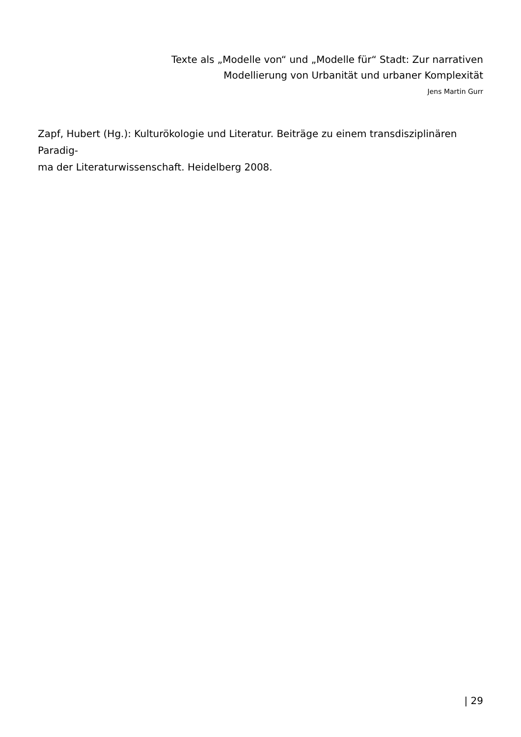Texte als „Modelle von“ und „Modelle für“ Stadt: Zur narrativen
Modellierung von Urbanität und urbaner Komplexität
Jens Martin Gurr
Zapf, Hubert (Hg.): Kulturökologie und Literatur. Beiträge zu einem transdisziplinären Paradig-
ma der Literaturwissenschaft. Heidelberg 2008.
| 29